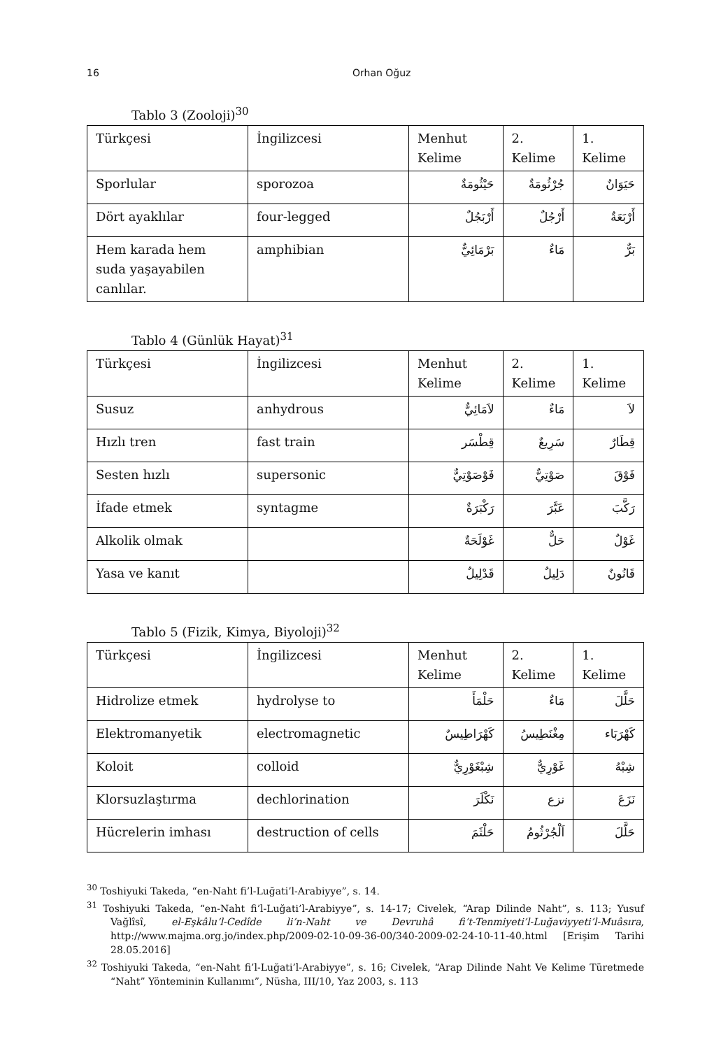16 Orhan Oğuz
Tablo 3 (Zooloji)<sup>30</sup>
| Türkçesi | İngilizcesi | Menhut Kelime | 2. Kelime | 1. Kelime |
| Sporlular | sporozoa | حَيْثُومَةٌ | جُرْثُومَةٌ | حَيَوَانٌ |
| Dört ayaklılar | four-legged | أَرْبَجُلٌ | أَرْجُلٌ | أَرْبَعَةٌ |
| Hem karada hem suda yaşayabilen canlılar. | amphibian | بَرْمَائِيٌّ | مَاءٌ | بَرٌّ |
Tablo 4 (Günlük Hayat)<sup>31</sup>
| Türkçesi | İngilizcesi | Menhut Kelime | 2. Kelime | 1. Kelime |
| Susuz | anhydrous | لاَمَائِيٌّ | مَاءٌ | لاَ |
| Hızlı tren | fast train | قِطْسَر | سَرِيعٌ | قِطَارٌ |
| Sesten hızlı | supersonic | فَوْصَوْتِيٌّ | صَوْتِيٌّ | فَوْقَ |
| İfade etmek | syntagme | رَكْبَرَةٌ | عَبَّرَ | رَكَّبَ |
| Alkolik olmak | | غَوْلَحَةٌ | حَلٌّ | غَوْلٌ |
| Yasa ve kanıt | | قَدْلِيلٌ | دَلِيلٌ | قَانُونٌ |
Tablo 5 (Fizik, Kimya, Biyoloji)<sup>32</sup>
| Türkçesi | İngilizcesi | Menhut Kelime | 2. Kelime | 1. Kelime |
| Hidrolize etmek | hydrolyse to | حَلْمَأَ | مَاءٌ | حَلَّلَ |
| Elektromanyetik | electromagnetic | كَهْرَاطِيسٌ | مِغْنَطِيسُ | كَهْرَبَاء |
| Koloit | colloid | شِبْغَوْرِيٌّ | غَوْرِيٌّ | شِبْهُ |
| Klorsuzlaştırma | dechlorination | نَكْلَرَ | نزع | نَزَعَ |
| Hücrelerin imhası | destruction of cells | حَلْثَمَ | اَلْجُرْثُومُ | حَلَّلَ |
<sup>30</sup> Toshiyuki Takeda, “en-Naht fi’l-Luğati’l-Arabiyye”, s. 14.
<sup>31</sup> Toshiyuki Takeda, “en-Naht fi’l-Luğati’l-Arabiyye”, s. 14-17; Civelek, “Arap Dilinde Naht”, s. 113; Yusuf Vağlîsî, el-Eşkâlu’l-Cedîde li’n-Naht ve Devruhâ fi’t-Tenmiyeti’l-Luğaviyyeti’l-Muâsıra, http://www.majma.org.jo/index.php/2009-02-10-09-36-00/340-2009-02-24-10-11-40.html [Erişim Tarihi 28.05.2016]
<sup>32</sup> Toshiyuki Takeda, “en-Naht fi’l-Luğati’l-Arabiyye”, s. 16; Civelek, “Arap Dilinde Naht Ve Kelime Türetmede “Naht” Yönteminin Kullanımı”, Nüsha, III/10, Yaz 2003, s. 113